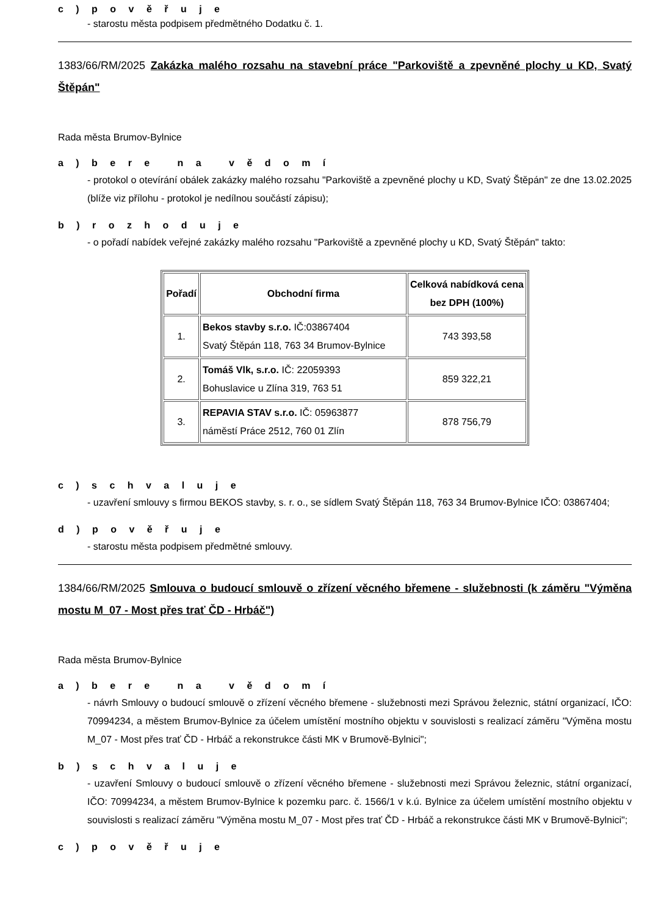c ) p o v ě ř u j e
- starostu města podpisem předmětného Dodatku č. 1.
1383/66/RM/2025 Zakázka malého rozsahu na stavební práce "Parkoviště a zpevněné plochy u KD, Svatý Štěpán"
Rada města Brumov-Bylnice
a ) b e r e n a v ě d o m í
- protokol o otevírání obálek zakázky malého rozsahu "Parkoviště a zpevněné plochy u KD, Svatý Štěpán" ze dne 13.02.2025 (blíže viz přílohu - protokol je nedílnou součástí zápisu);
b ) r o z h o d u j e
- o pořadí nabídek veřejné zakázky malého rozsahu "Parkoviště a zpevněné plochy u KD, Svatý Štěpán" takto:
| Pořadí | Obchodní firma | Celková nabídková cena bez DPH (100%) |
| --- | --- | --- |
| 1. | Bekos stavby s.r.o. IČ:03867404 Svatý Štěpán 118, 763 34 Brumov-Bylnice | 743 393,58 |
| 2. | Tomáš Vlk, s.r.o. IČ: 22059393 Bohuslavice u Zlína 319, 763 51 | 859 322,21 |
| 3. | REPAVIA STAV s.r.o. IČ: 05963877 náměstí Práce 2512, 760 01 Zlín | 878 756,79 |
c ) s c h v a l u j e
- uzavření smlouvy s firmou BEKOS stavby, s. r. o., se sídlem Svatý Štěpán 118, 763 34 Brumov-Bylnice IČO: 03867404;
d ) p o v ě ř u j e
- starostu města podpisem předmětné smlouvy.
1384/66/RM/2025 Smlouva o budoucí smlouvě o zřízení věcného břemene - služebnosti (k záměru "Výměna mostu M_07 - Most přes trať ČD - Hrbáč")
Rada města Brumov-Bylnice
a ) b e r e n a v ě d o m í
- návrh Smlouvy o budoucí smlouvě o zřízení věcného břemene - služebnosti mezi Správou železnic, státní organizací, IČO: 70994234, a městem Brumov-Bylnice za účelem umístění mostního objektu v souvislosti s realizací záměru "Výměna mostu M_07 - Most přes trať ČD - Hrbáč a rekonstrukce části MK v Brumově-Bylnici";
b ) s c h v a l u j e
- uzavření Smlouvy o budoucí smlouvě o zřízení věcného břemene - služebnosti mezi Správou železnic, státní organizací, IČO: 70994234, a městem Brumov-Bylnice k pozemku parc. č. 1566/1 v k.ú. Bylnice za účelem umístění mostního objektu v souvislosti s realizací záměru "Výměna mostu M_07 - Most přes trať ČD - Hrbáč a rekonstrukce části MK v Brumově-Bylnici";
c ) p o v ě ř u j e